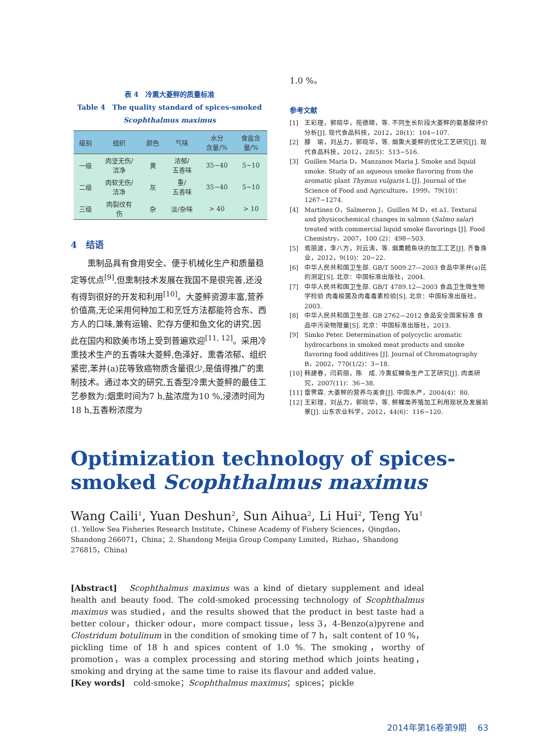表 4　冷熏大菱鲆的质量标准
Table 4　The quality standard of spices-smoked
Scophthalmus maximus
| 级别 | 组织 | 颜色 | 气味 | 水分 含量/% | 食盐含 量/% |
| --- | --- | --- | --- | --- | --- |
| 一级 | 肉坚无伤/ 洁净 | 黄 | 浓郁/ 五香味 | 35~40 | 5~10 |
| 二级 | 肉软无伤/ 洁净 | 灰 | 重/ 五香味 | 35~40 | 5~10 |
| 三级 | 肉裂纹有 伤 | 杂 | 淡/杂味 | > 40 | > 10 |
4　结语
熏制品具有食用安全、便于机械化生产和质量稳定等优点<sup>[9]</sup>,但熏制技术发展在我国不是很完善,还没有得到很好的开发和利用<sup>[10]</sup>。大菱鲆资源丰富,营养价值高,无论采用何种加工和烹饪方法都能符合东、西方人的口味,兼有运输、贮存方便和鱼文化的讲究,因此在国内和欧美市场上受到普遍欢迎<sup>[11, 12]</sup>。采用冷熏技术生产的五香味大菱鲆,色泽好、熏香浓郁、组织紧密,苯并(a)芘等致癌物质含量很少,是值得推广的熏制技术。通过本文的研究,五香型冷熏大菱鲆的最佳工艺参数为:烟熏时间为7 h,盐浓度为10 %,浸渍时间为18 h,五香粉浓度为
1.0 %。
参考文献
[1] 王彩理，郭晓华，苑德顺，等. 不同生长阶段大菱鲆的氨基酸评价分析[J]. 现代食品科技，2012，28(1)：104−107.
[2] 滕　瑜，刘丛力，郭晓华，等. 烟熏大菱鲆的优化工艺研究[J]. 现代食品科技，2012，28(5)：513−516.
[3] Guillen Maria D，Manzanos Maria J. Smoke and liquid smoke. Study of an aqueous smoke flavoring from the aromatic plant Thymus vulgaris L [J]. Journal of the Science of Food and Agriculture，1999，79(10)：1267−1274.
[4] Martinez O，Salmeron J，Guillen M D，et a1. Textural and physicochemical changes in salmon (Salmo salar) treated with commercial liquid smoke flavorings [J]. Food Chemistry，2007，100 (2)：498−503.
[5] 焉丽波，李八方，刘云涛，等. 烟薰鳕鱼块的加工工艺[J]. 齐鲁渔业，2012，9(10)：20−22.
[6] 中华人民共和国卫生部. GB/T 5009.27—2003 食品中苯并(a)芘的测定[S]. 北京：中国标准出版社，2004.
[7] 中华人民共和国卫生部. GB/T 4789.12—2003 食品卫生微生物学检验 肉毒梭菌及肉毒毒素检验[S]. 北京：中国标准出版社，2003.
[8] 中华人民共和国卫生部. GB 2762—2012 食品安全国家标准 食品中污染物限量[S]. 北京：中国标准出版社，2013.
[9] Simko Peter. Determination of polycyclic aromatic hydrocarbons in smoked meat products and smoke flavoring food additives [J]. Journal of Chromatography B，2002，770(1/2)：3−18.
[10] 韩建春，闫莉丽，陈　成. 冷熏虹鳟鱼生产工艺研究[J]. 肉类研究，2007(11)：36−38.
[11] 雷霁霖. 大菱鲆的营养与美食[J]. 中国水产，2004(4)：80.
[12] 王彩理，刘丛力，郭晓华，等. 鲆鲽类养殖加工利用现状及发展前景[J]. 山东农业科学，2012，44(6)：116−120.
Optimization technology of spices-
smoked Scophthalmus maximus
Wang Caili<sup>1</sup>, Yuan Deshun<sup>2</sup>, Sun Aihua<sup>2</sup>, Li Hui<sup>2</sup>, Teng Yu<sup>1</sup>
(1. Yellow Sea Fisheries Research Institute，Chinese Academy of Fishery Sciences，Qingdao，Shandong 266071，China；2. Shandong Meijia Group Company Limited，Rizhao，Shandong 276815，China)
[Abstract]　Scophthalmus maximus was a kind of dietary supplement and ideal health and beauty food. The cold-smoked processing technology of Scophthalmus maximus was studied，and the results showed that the product in best taste had a better colour，thicker odour，more compact tissue，less 3，4-Benzo(a)pyrene and Clostridum botulinum in the condition of smoking time of 7 h，salt content of 10 %，pickling time of 18 h and spices content of 1.0 %. The smoking，worthy of promotion，was a complex processing and storing method which joints heating，smoking and drying at the same time to raise its flavour and added value.
[Key words]　cold-smoke；Scophthalmus maximus；spices；pickle
2014年第16卷第9期　 63